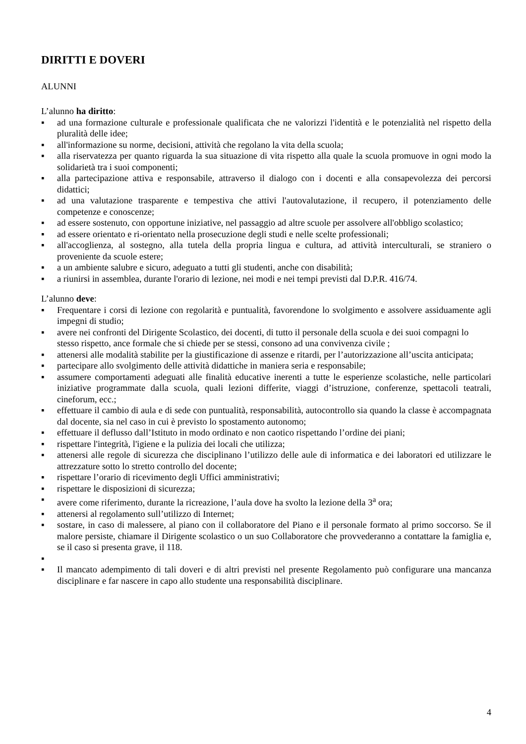DIRITTI E DOVERI
ALUNNI
L’alunno ha diritto:
▪ ad una formazione culturale e professionale qualificata che ne valorizzi l'identità e le potenzialità nel rispetto della pluralità delle idee;
▪ all'informazione su norme, decisioni, attività che regolano la vita della scuola;
▪ alla riservatezza per quanto riguarda la sua situazione di vita rispetto alla quale la scuola promuove in ogni modo la solidarietà tra i suoi componenti;
▪ alla partecipazione attiva e responsabile, attraverso il dialogo con i docenti e alla consapevolezza dei percorsi didattici;
▪ ad una valutazione trasparente e tempestiva che attivi l'autovalutazione, il recupero, il potenziamento delle competenze e conoscenze;
▪ ad essere sostenuto, con opportune iniziative, nel passaggio ad altre scuole per assolvere all'obbligo scolastico;
▪ ad essere orientato e ri-orientato nella prosecuzione degli studi e nelle scelte professionali;
▪ all'accoglienza, al sostegno, alla tutela della propria lingua e cultura, ad attività interculturali, se straniero o proveniente da scuole estere;
▪ a un ambiente salubre e sicuro, adeguato a tutti gli studenti, anche con disabilità;
▪ a riunirsi in assemblea, durante l'orario di lezione, nei modi e nei tempi previsti dal D.P.R. 416/74.
L’alunno deve:
▪ Frequentare i corsi di lezione con regolarità e puntualità, favorendone lo svolgimento e assolvere assiduamente agli impegni di studio;
▪ avere nei confronti del Dirigente Scolastico, dei docenti, di tutto il personale della scuola e dei suoi compagni lo stesso rispetto, ance formale che si chiede per se stessi, consono ad una convivenza civile ;
▪ attenersi alle modalità stabilite per la giustificazione di assenze e ritardi, per l’autorizzazione all’uscita anticipata;
▪ partecipare allo svolgimento delle attività didattiche in maniera seria e responsabile;
▪ assumere comportamenti adeguati alle finalità educative inerenti a tutte le esperienze scolastiche, nelle particolari iniziative programmate dalla scuola, quali lezioni differite, viaggi d’istruzione, conferenze, spettacoli teatrali, cineforum, ecc.;
▪ effettuare il cambio di aula e di sede con puntualità, responsabilità, autocontrollo sia quando la classe è accompagnata dal docente, sia nel caso in cui è previsto lo spostamento autonomo;
▪ effettuare il deflusso dall’Istituto in modo ordinato e non caotico rispettando l’ordine dei piani;
▪ rispettare l'integrità, l'igiene e la pulizia dei locali che utilizza;
▪ attenersi alle regole di sicurezza che disciplinano l’utilizzo delle aule di informatica e dei laboratori ed utilizzare le attrezzature sotto lo stretto controllo del docente;
▪ rispettare l’orario di ricevimento degli Uffici amministrativi;
▪ rispettare le disposizioni di sicurezza;
▪ avere come riferimento, durante la ricreazione, l’aula dove ha svolto la lezione della 3<sup>a</sup> ora;
▪ attenersi al regolamento sull’utilizzo di Internet;
▪ sostare, in caso di malessere, al piano con il collaboratore del Piano e il personale formato al primo soccorso. Se il malore persiste, chiamare il Dirigente scolastico o un suo Collaboratore che provvederanno a contattare la famiglia e, se il caso si presenta grave, il 118.
▪
▪ Il mancato adempimento di tali doveri e di altri previsti nel presente Regolamento può configurare una mancanza disciplinare e far nascere in capo allo studente una responsabilità disciplinare.
4